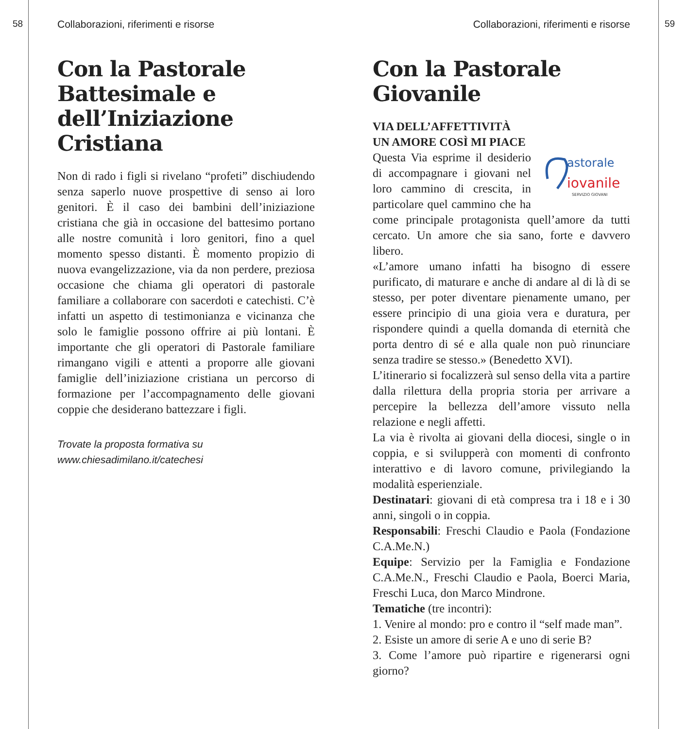58 59
Collaborazioni, riferimenti e risorse
Con la Pastorale Battesimale e dell’Iniziazione Cristiana
Non di rado i figli si rivelano “profeti” dischiudendo senza saperlo nuove prospettive di senso ai loro genitori. È il caso dei bambini dell’iniziazione cristiana che già in occasione del battesimo portano alle nostre comunità i loro genitori, fino a quel momento spesso distanti. È momento propizio di nuova evangelizzazione, via da non perdere, preziosa occasione che chiama gli operatori di pastorale familiare a collaborare con sacerdoti e catechisti. C’è infatti un aspetto di testimonianza e vicinanza che solo le famiglie possono offrire ai più lontani. È importante che gli operatori di Pastorale familiare rimangano vigili e attenti a proporre alle giovani famiglie dell’iniziazione cristiana un percorso di formazione per l’accompagnamento delle giovani coppie che desiderano battezzare i figli.
Trovate la proposta formativa su
www.chiesadimilano.it/catechesi
Collaborazioni, riferimenti e risorse
Con la Pastorale Giovanile
VIA DELL’AFFETTIVITÀ
UN AMORE COSÌ MI PIACE
astorale
iovanile
SERVIZIO GIOVANI
Questa Via esprime il desiderio di accompagnare i giovani nel loro cammino di crescita, in particolare quel cammino che ha come principale protagonista quell’amore da tutti cercato. Un amore che sia sano, forte e davvero libero.
«L’amore umano infatti ha bisogno di essere purificato, di maturare e anche di andare al di là di se stesso, per poter diventare pienamente umano, per essere principio di una gioia vera e duratura, per rispondere quindi a quella domanda di eternità che porta dentro di sé e alla quale non può rinunciare senza tradire se stesso.» (Benedetto XVI).
L’itinerario si focalizzerà sul senso della vita a partire dalla rilettura della propria storia per arrivare a percepire la bellezza dell’amore vissuto nella relazione e negli affetti.
La via è rivolta ai giovani della diocesi, single o in coppia, e si svilupperà con momenti di confronto interattivo e di lavoro comune, privilegiando la modalità esperienziale.
Destinatari: giovani di età compresa tra i 18 e i 30 anni, singoli o in coppia.
Responsabili: Freschi Claudio e Paola (Fondazione C.A.Me.N.)
Equipe: Servizio per la Famiglia e Fondazione C.A.Me.N., Freschi Claudio e Paola, Boerci Maria, Freschi Luca, don Marco Mindrone.
Tematiche (tre incontri):
1. Venire al mondo: pro e contro il “self made man”.
2. Esiste un amore di serie A e uno di serie B?
3. Come l’amore può ripartire e rigenerarsi ogni giorno?